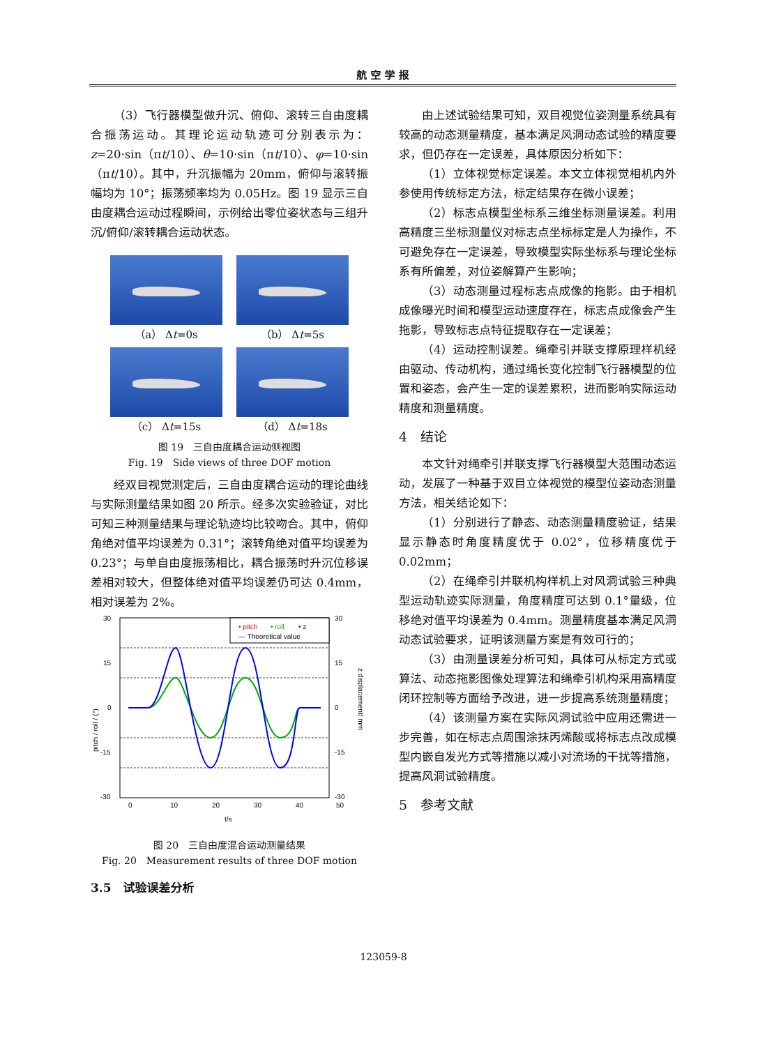航 空 学 报
（3）飞行器模型做升沉、俯仰、滚转三自由度耦合振荡运动。其理论运动轨迹可分别表示为：z=20·sin（πt/10）、θ=10·sin（πt/10）、φ=10·sin（πt/10）。其中，升沉振幅为 20mm，俯仰与滚转振幅均为 10°；振荡频率均为 0.05Hz。图 19 显示三自由度耦合运动过程瞬间，示例给出零位姿状态与三组升沉/俯仰/滚转耦合运动状态。
（a） Δt=0s
（b） Δt=5s
（c） Δt=15s
（d） Δt=18s
图 19　三自由度耦合运动侧视图
Fig. 19　Side views of three DOF motion
经双目视觉测定后，三自由度耦合运动的理论曲线与实际测量结果如图 20 所示。经多次实验验证，对比可知三种测量结果与理论轨迹均比较吻合。其中，俯仰角绝对值平均误差为 0.31°；滚转角绝对值平均误差为 0.23°；与单自由度振荡相比，耦合振荡时升沉位移误差相对较大，但整体绝对值平均误差仍可达 0.4mm，相对误差为 2%。
30
15
0
-15
-30
30
15
0
-15
-30
0
10
20
30
40
50
t/s
pitch / roll / (°)
z displacement/ mm
• pitch
• roll
• z
— Theoretical value
图 20　三自由度混合运动测量结果
Fig. 20　Measurement results of three DOF motion
3.5　试验误差分析
由上述试验结果可知，双目视觉位姿测量系统具有较高的动态测量精度，基本满足风洞动态试验的精度要求，但仍存在一定误差，具体原因分析如下：
（1）立体视觉标定误差。本文立体视觉相机内外参使用传统标定方法，标定结果存在微小误差；
（2）标志点模型坐标系三维坐标测量误差。利用高精度三坐标测量仪对标志点坐标标定是人为操作，不可避免存在一定误差，导致模型实际坐标系与理论坐标系有所偏差，对位姿解算产生影响；
（3）动态测量过程标志点成像的拖影。由于相机成像曝光时间和模型运动速度存在，标志点成像会产生拖影，导致标志点特征提取存在一定误差；
（4）运动控制误差。绳牵引并联支撑原理样机经由驱动、传动机构，通过绳长变化控制飞行器模型的位置和姿态，会产生一定的误差累积，进而影响实际运动精度和测量精度。
4　结论
本文针对绳牵引并联支撑飞行器模型大范围动态运动，发展了一种基于双目立体视觉的模型位姿动态测量方法，相关结论如下：
（1）分别进行了静态、动态测量精度验证，结果显示静态时角度精度优于 0.02°，位移精度优于 0.02mm；
（2）在绳牵引并联机构样机上对风洞试验三种典型运动轨迹实际测量，角度精度可达到 0.1°量级，位移绝对值平均误差为 0.4mm。测量精度基本满足风洞动态试验要求，证明该测量方案是有效可行的；
（3）由测量误差分析可知，具体可从标定方式或算法、动态拖影图像处理算法和绳牵引机构采用高精度闭环控制等方面给予改进，进一步提高系统测量精度；
（4）该测量方案在实际风洞试验中应用还需进一步完善，如在标志点周围涂抹丙烯酸或将标志点改成模型内嵌自发光方式等措施以减小对流场的干扰等措施，提高风洞试验精度。
5　参考文献
123059-8